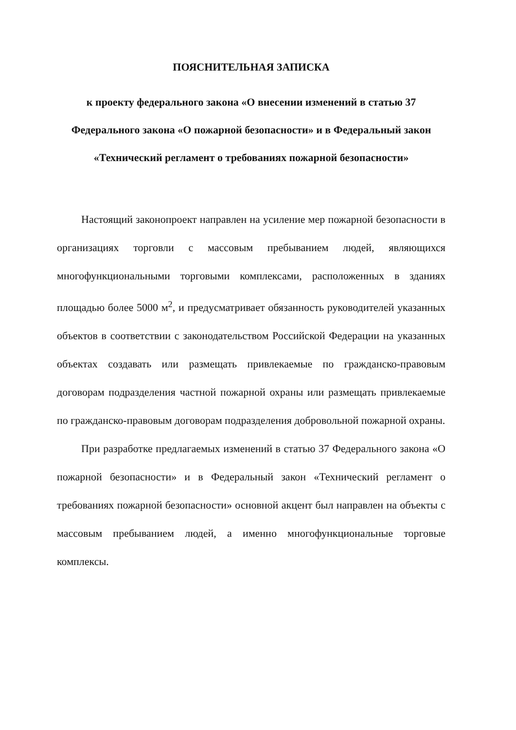ПОЯСНИТЕЛЬНАЯ ЗАПИСКА
к проекту федерального закона «О внесении изменений в статью 37 Федерального закона «О пожарной безопасности» и в Федеральный закон «Технический регламент о требованиях пожарной безопасности»
Настоящий законопроект направлен на усиление мер пожарной безопасности в организациях торговли с массовым пребыванием людей, являющихся многофункциональными торговыми комплексами, расположенных в зданиях площадью более 5000 м<sup>2</sup>, и предусматривает обязанность руководителей указанных объектов в соответствии с законодательством Российской Федерации на указанных объектах создавать или размещать привлекаемые по гражданско-правовым договорам подразделения частной пожарной охраны или размещать привлекаемые по гражданско-правовым договорам подразделения добровольной пожарной охраны.
При разработке предлагаемых изменений в статью 37 Федерального закона «О пожарной безопасности» и в Федеральный закон «Технический регламент о требованиях пожарной безопасности» основной акцент был направлен на объекты с массовым пребыванием людей, а именно многофункциональные торговые комплексы.